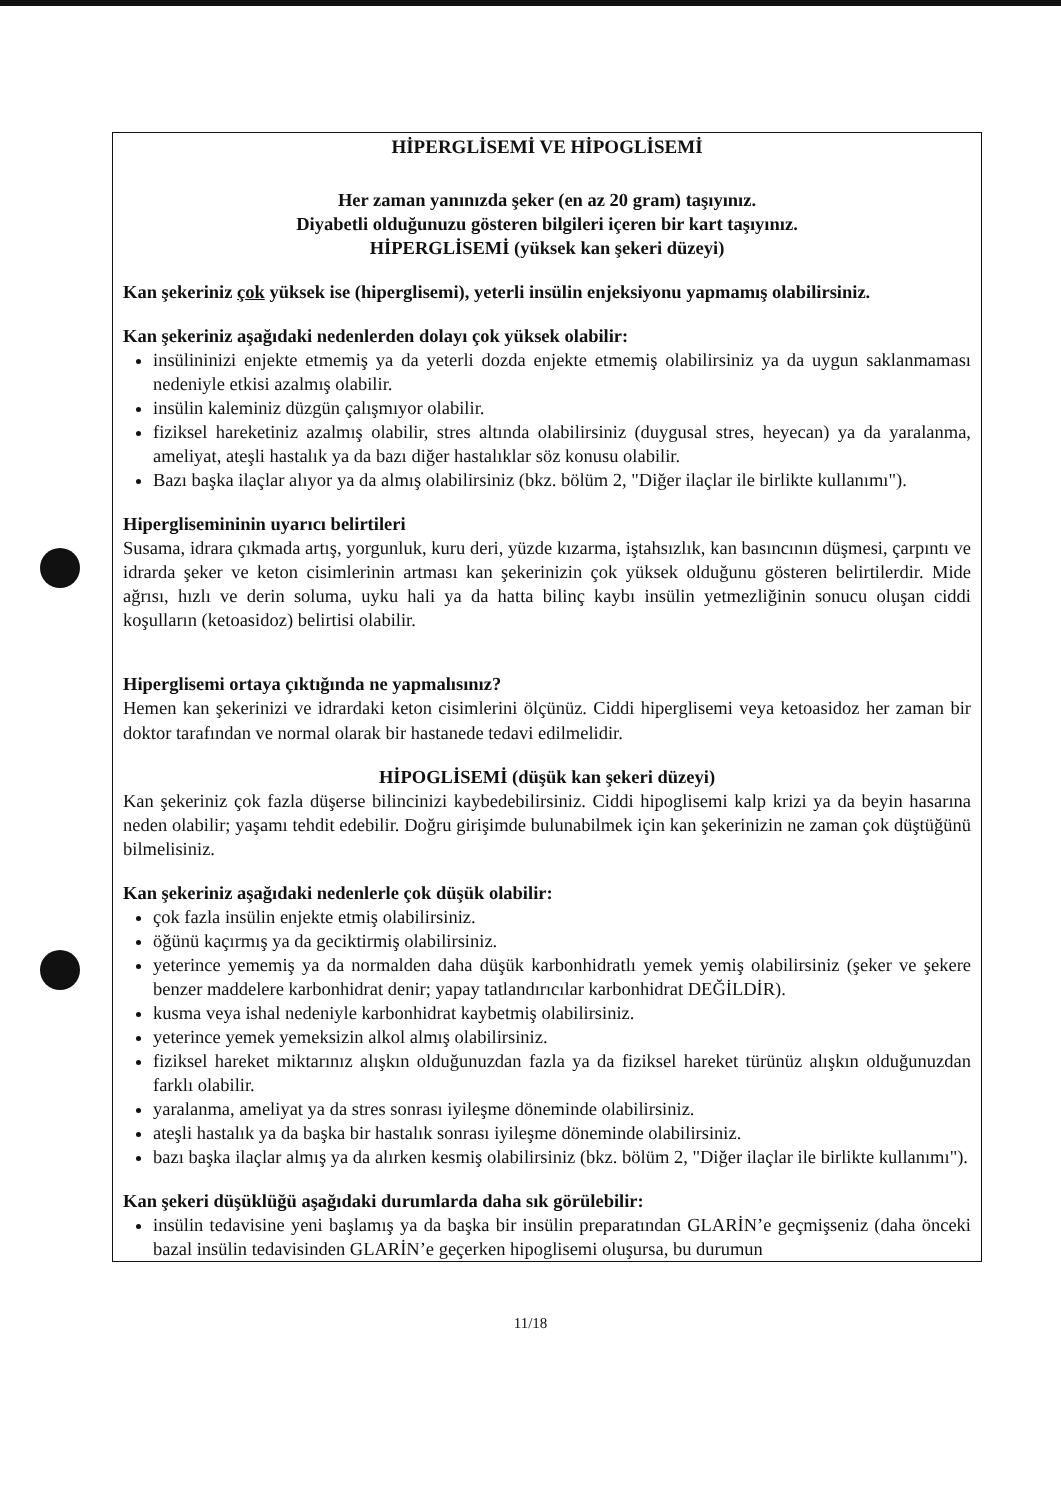HİPERGLİSEMİ VE HİPOGLİSEMİ
Her zaman yanınızda şeker (en az 20 gram) taşıyınız.
Diyabetli olduğunuzu gösteren bilgileri içeren bir kart taşıyınız.
HİPERGLİSEMİ (yüksek kan şekeri düzeyi)
Kan şekeriniz çok yüksek ise (hiperglisemi), yeterli insülin enjeksiyonu yapmamış olabilirsiniz.
Kan şekeriniz aşağıdaki nedenlerden dolayı çok yüksek olabilir:
insülininizi enjekte etmemiş ya da yeterli dozda enjekte etmemiş olabilirsiniz ya da uygun saklanmaması nedeniyle etkisi azalmış olabilir.
insülin kaleminiz düzgün çalışmıyor olabilir.
fiziksel hareketiniz azalmış olabilir, stres altında olabilirsiniz (duygusal stres, heyecan) ya da yaralanma, ameliyat, ateşli hastalık ya da bazı diğer hastalıklar söz konusu olabilir.
Bazı başka ilaçlar alıyor ya da almış olabilirsiniz (bkz. bölüm 2, "Diğer ilaçlar ile birlikte kullanımı").
Hiperglisemininin uyarıcı belirtileri
Susama, idrara çıkmada artış, yorgunluk, kuru deri, yüzde kızarma, iştahsızlık, kan basıncının düşmesi, çarpıntı ve idrarda şeker ve keton cisimlerinin artması kan şekerinizin çok yüksek olduğunu gösteren belirtilerdir. Mide ağrısı, hızlı ve derin soluma, uyku hali ya da hatta bilinç kaybı insülin yetmezliğinin sonucu oluşan ciddi koşulların (ketoasidoz) belirtisi olabilir.
Hiperglisemi ortaya çıktığında ne yapmalısınız?
Hemen kan şekerinizi ve idrardaki keton cisimlerini ölçünüz. Ciddi hiperglisemi veya ketoasidoz her zaman bir doktor tarafından ve normal olarak bir hastanede tedavi edilmelidir.
HİPOGLİSEMİ (düşük kan şekeri düzeyi)
Kan şekeriniz çok fazla düşerse bilincinizi kaybedebilirsiniz. Ciddi hipoglisemi kalp krizi ya da beyin hasarına neden olabilir; yaşamı tehdit edebilir. Doğru girişimde bulunabilmek için kan şekerinizin ne zaman çok düştüğünü bilmelisiniz.
Kan şekeriniz aşağıdaki nedenlerle çok düşük olabilir:
çok fazla insülin enjekte etmiş olabilirsiniz.
öğünü kaçırmış ya da geciktirmiş olabilirsiniz.
yeterince yememiş ya da normalden daha düşük karbonhidratlı yemek yemiş olabilirsiniz (şeker ve şekere benzer maddelere karbonhidrat denir; yapay tatlandırıcılar karbonhidrat DEĞİLDİR).
kusma veya ishal nedeniyle karbonhidrat kaybetmiş olabilirsiniz.
yeterince yemek yemeksizin alkol almış olabilirsiniz.
fiziksel hareket miktarınız alışkın olduğunuzdan fazla ya da fiziksel hareket türünüz alışkın olduğunuzdan farklı olabilir.
yaralanma, ameliyat ya da stres sonrası iyileşme döneminde olabilirsiniz.
ateşli hastalık ya da başka bir hastalık sonrası iyileşme döneminde olabilirsiniz.
bazı başka ilaçlar almış ya da alırken kesmiş olabilirsiniz (bkz. bölüm 2, "Diğer ilaçlar ile birlikte kullanımı").
Kan şekeri düşüklüğü aşağıdaki durumlarda daha sık görülebilir:
insülin tedavisine yeni başlamış ya da başka bir insülin preparatından GLARİN’e geçmişseniz (daha önceki bazal insülin tedavisinden GLARİN’e geçerken hipoglisemi oluşursa, bu durumun
11/18